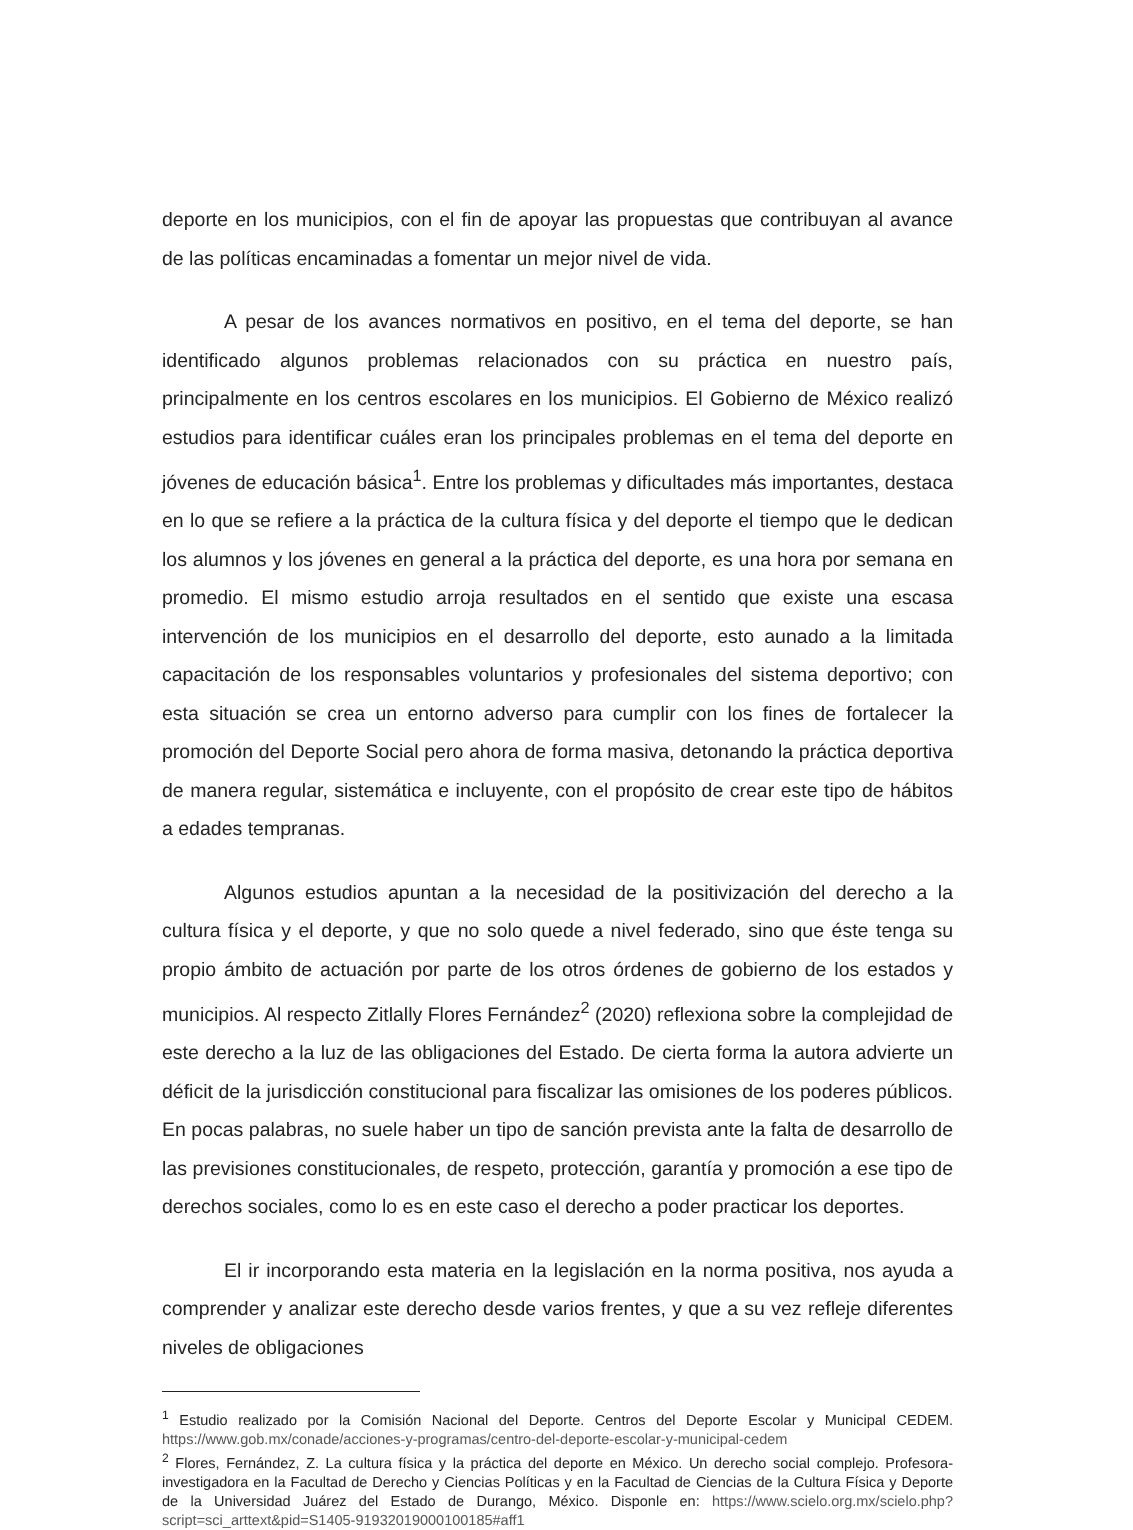deporte en los municipios, con el fin de apoyar las propuestas que contribuyan al avance de las políticas encaminadas a fomentar un mejor nivel de vida.
A pesar de los avances normativos en positivo, en el tema del deporte, se han identificado algunos problemas relacionados con su práctica en nuestro país, principalmente en los centros escolares en los municipios. El Gobierno de México realizó estudios para identificar cuáles eran los principales problemas en el tema del deporte en jóvenes de educación básica<sup>1</sup>. Entre los problemas y dificultades más importantes, destaca en lo que se refiere a la práctica de la cultura física y del deporte el tiempo que le dedican los alumnos y los jóvenes en general a la práctica del deporte, es una hora por semana en promedio. El mismo estudio arroja resultados en el sentido que existe una escasa intervención de los municipios en el desarrollo del deporte, esto aunado a la limitada capacitación de los responsables voluntarios y profesionales del sistema deportivo; con esta situación se crea un entorno adverso para cumplir con los fines de fortalecer la promoción del Deporte Social pero ahora de forma masiva, detonando la práctica deportiva de manera regular, sistemática e incluyente, con el propósito de crear este tipo de hábitos a edades tempranas.
Algunos estudios apuntan a la necesidad de la positivización del derecho a la cultura física y el deporte, y que no solo quede a nivel federado, sino que éste tenga su propio ámbito de actuación por parte de los otros órdenes de gobierno de los estados y municipios. Al respecto Zitlally Flores Fernández<sup>2</sup> (2020) reflexiona sobre la complejidad de este derecho a la luz de las obligaciones del Estado. De cierta forma la autora advierte un déficit de la jurisdicción constitucional para fiscalizar las omisiones de los poderes públicos. En pocas palabras, no suele haber un tipo de sanción prevista ante la falta de desarrollo de las previsiones constitucionales, de respeto, protección, garantía y promoción a ese tipo de derechos sociales, como lo es en este caso el derecho a poder practicar los deportes.
El ir incorporando esta materia en la legislación en la norma positiva, nos ayuda a comprender y analizar este derecho desde varios frentes, y que a su vez refleje diferentes niveles de obligaciones
<sup>1</sup> Estudio realizado por la Comisión Nacional del Deporte. Centros del Deporte Escolar y Municipal CEDEM. https://www.gob.mx/conade/acciones-y-programas/centro-del-deporte-escolar-y-municipal-cedem
<sup>2</sup> Flores, Fernández, Z. La cultura física y la práctica del deporte en México. Un derecho social complejo. Profesora-investigadora en la Facultad de Derecho y Ciencias Políticas y en la Facultad de Ciencias de la Cultura Física y Deporte de la Universidad Juárez del Estado de Durango, México. Disponle en: https://www.scielo.org.mx/scielo.php?script=sci_arttext&pid=S1405-91932019000100185#aff1